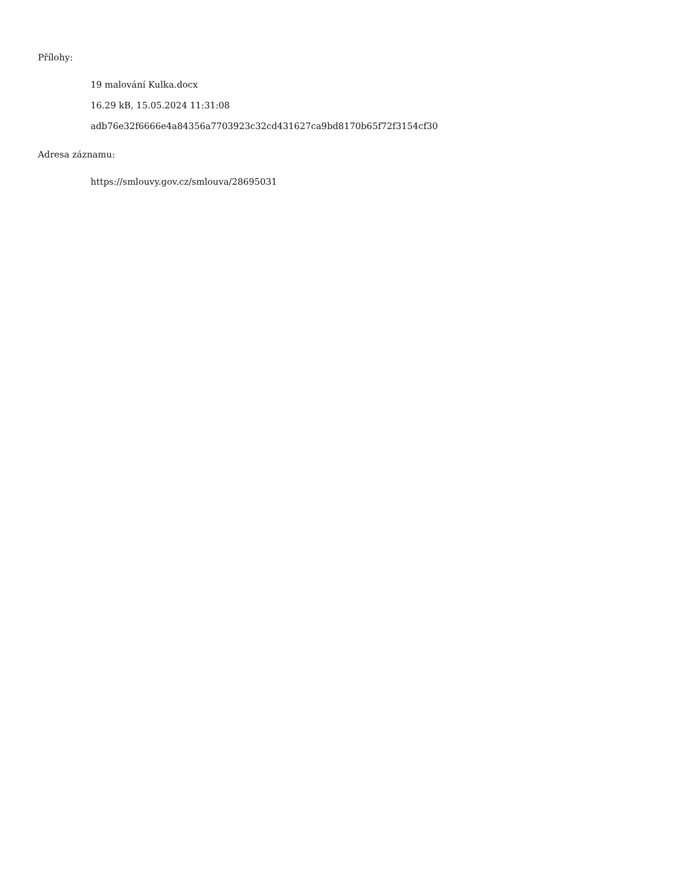Přílohy:
19 malování Kulka.docx
16.29 kB, 15.05.2024 11:31:08
adb76e32f6666e4a84356a7703923c32cd431627ca9bd8170b65f72f3154cf30
Adresa záznamu:
https://smlouvy.gov.cz/smlouva/28695031